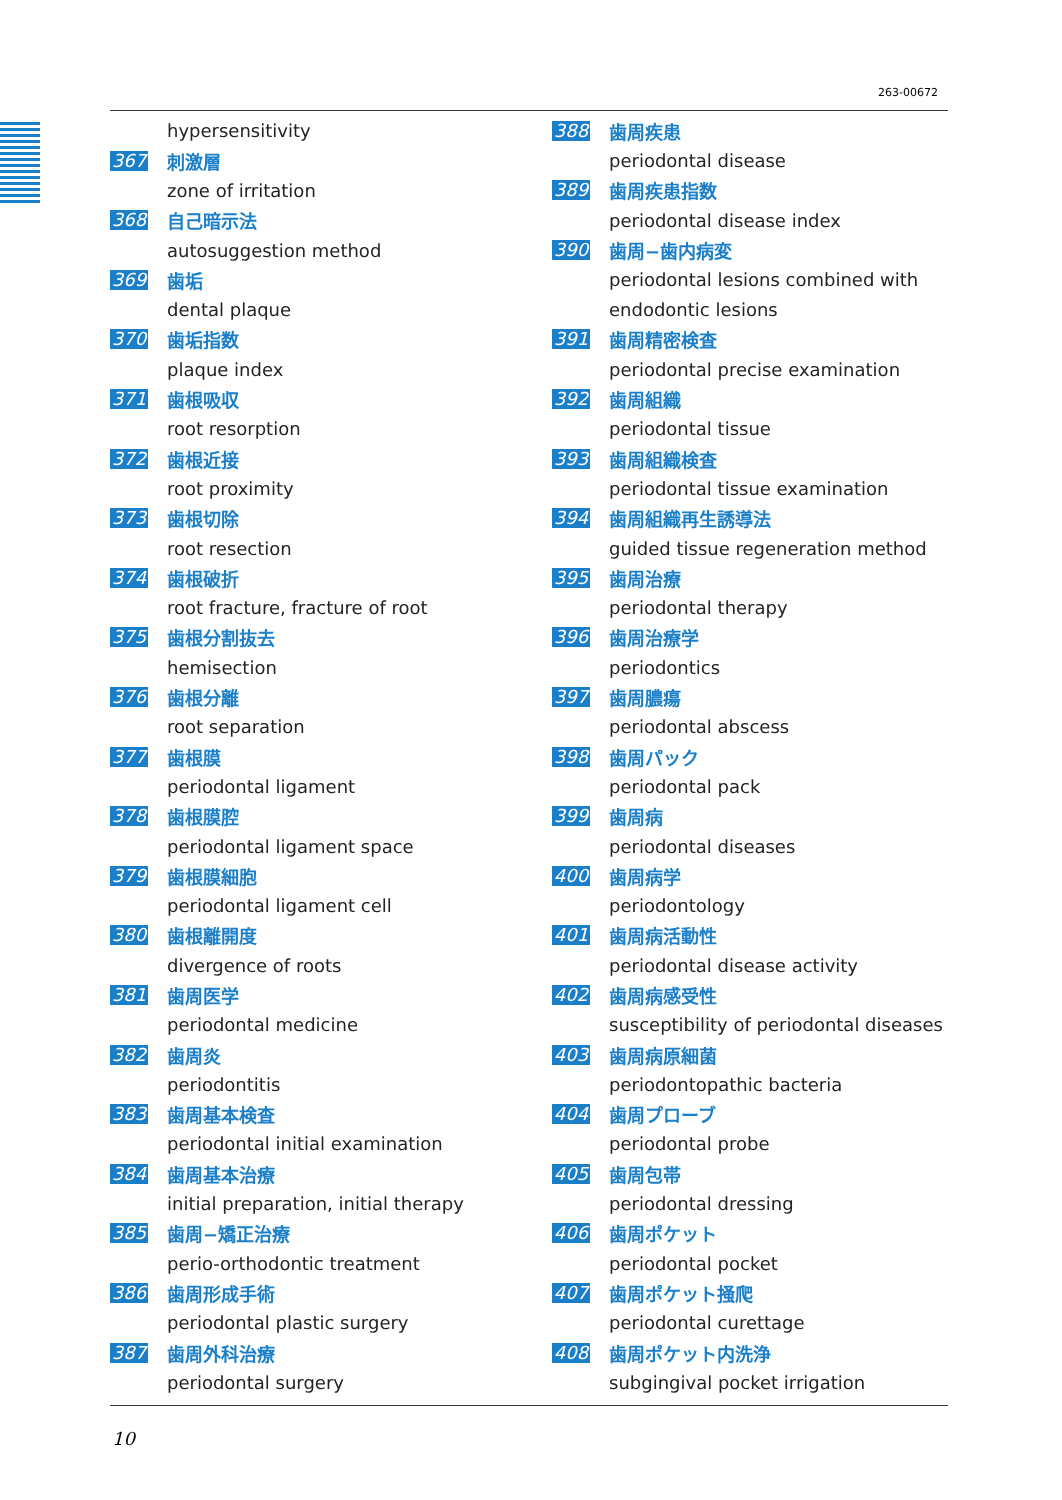263-00672
hypersensitivity
367 刺激層
zone of irritation
368 自己暗示法
autosuggestion method
369 歯垢
dental plaque
370 歯垢指数
plaque index
371 歯根吸収
root resorption
372 歯根近接
root proximity
373 歯根切除
root resection
374 歯根破折
root fracture, fracture of root
375 歯根分割抜去
hemisection
376 歯根分離
root separation
377 歯根膜
periodontal ligament
378 歯根膜腔
periodontal ligament space
379 歯根膜細胞
periodontal ligament cell
380 歯根離開度
divergence of roots
381 歯周医学
periodontal medicine
382 歯周炎
periodontitis
383 歯周基本検査
periodontal initial examination
384 歯周基本治療
initial preparation, initial therapy
385 歯周−矯正治療
perio-orthodontic treatment
386 歯周形成手術
periodontal plastic surgery
387 歯周外科治療
periodontal surgery
388 歯周疾患
periodontal disease
389 歯周疾患指数
periodontal disease index
390 歯周−歯内病変
periodontal lesions combined with
endodontic lesions
391 歯周精密検査
periodontal precise examination
392 歯周組織
periodontal tissue
393 歯周組織検査
periodontal tissue examination
394 歯周組織再生誘導法
guided tissue regeneration method
395 歯周治療
periodontal therapy
396 歯周治療学
periodontics
397 歯周膿瘍
periodontal abscess
398 歯周パック
periodontal pack
399 歯周病
periodontal diseases
400 歯周病学
periodontology
401 歯周病活動性
periodontal disease activity
402 歯周病感受性
susceptibility of periodontal diseases
403 歯周病原細菌
periodontopathic bacteria
404 歯周プローブ
periodontal probe
405 歯周包帯
periodontal dressing
406 歯周ポケット
periodontal pocket
407 歯周ポケット掻爬
periodontal curettage
408 歯周ポケット内洗浄
subgingival pocket irrigation
10